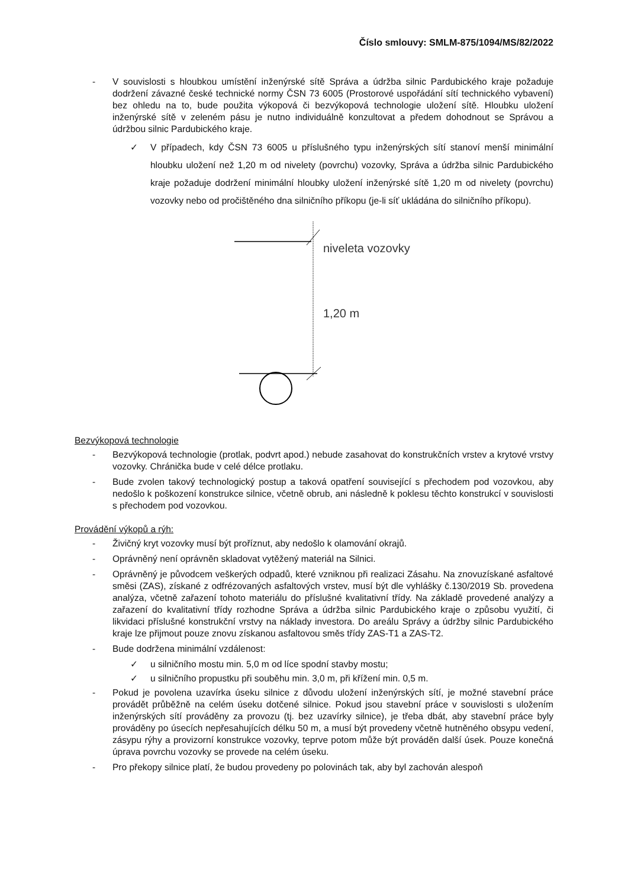Číslo smlouvy: SMLM-875/1094/MS/82/2022
- V souvislosti s hloubkou umístění inženýrské sítě Správa a údržba silnic Pardubického kraje požaduje dodržení závazné české technické normy ČSN 73 6005 (Prostorové uspořádání sítí technického vybavení) bez ohledu na to, bude použita výkopová či bezvýkopová technologie uložení sítě. Hloubku uložení inženýrské sítě v zeleném pásu je nutno individuálně konzultovat a předem dohodnout se Správou a údržbou silnic Pardubického kraje.
✓ V případech, kdy ČSN 73 6005 u příslušného typu inženýrských sítí stanoví menší minimální hloubku uložení než 1,20 m od nivelety (povrchu) vozovky, Správa a údržba silnic Pardubického kraje požaduje dodržení minimální hloubky uložení inženýrské sítě 1,20 m od nivelety (povrchu) vozovky nebo od pročištěného dna silničního příkopu (je-li síť ukládána do silničního příkopu).
niveleta vozovky
1,20 m
Bezvýkopová technologie
- Bezvýkopová technologie (protlak, podvrt apod.) nebude zasahovat do konstrukčních vrstev a krytové vrstvy vozovky. Chránička bude v celé délce protlaku.
- Bude zvolen takový technologický postup a taková opatření související s přechodem pod vozovkou, aby nedošlo k poškození konstrukce silnice, včetně obrub, ani následně k poklesu těchto konstrukcí v souvislosti s přechodem pod vozovkou.
Provádění výkopů a rýh:
- Živičný kryt vozovky musí být proříznut, aby nedošlo k olamování okrajů.
- Oprávněný není oprávněn skladovat vytěžený materiál na Silnici.
- Oprávněný je původcem veškerých odpadů, které vzniknou při realizaci Zásahu. Na znovuzískané asfaltové směsi (ZAS), získané z odfrézovaných asfaltových vrstev, musí být dle vyhlášky č.130/2019 Sb. provedena analýza, včetně zařazení tohoto materiálu do příslušné kvalitativní třídy. Na základě provedené analýzy a zařazení do kvalitativní třídy rozhodne Správa a údržba silnic Pardubického kraje o způsobu využití, či likvidaci příslušné konstrukční vrstvy na náklady investora. Do areálu Správy a údržby silnic Pardubického kraje lze přijmout pouze znovu získanou asfaltovou směs třídy ZAS-T1 a ZAS-T2.
- Bude dodržena minimální vzdálenost:
✓ u silničního mostu min. 5,0 m od líce spodní stavby mostu;
✓ u silničního propustku při souběhu min. 3,0 m, při křížení min. 0,5 m.
- Pokud je povolena uzavírka úseku silnice z důvodu uložení inženýrských sítí, je možné stavební práce provádět průběžně na celém úseku dotčené silnice. Pokud jsou stavební práce v souvislosti s uložením inženýrských sítí prováděny za provozu (tj. bez uzavírky silnice), je třeba dbát, aby stavební práce byly prováděny po úsecích nepřesahujících délku 50 m, a musí být provedeny včetně hutněného obsypu vedení, zásypu rýhy a provizorní konstrukce vozovky, teprve potom může být prováděn další úsek. Pouze konečná úprava povrchu vozovky se provede na celém úseku.
- Pro překopy silnice platí, že budou provedeny po polovinách tak, aby byl zachován alespoň